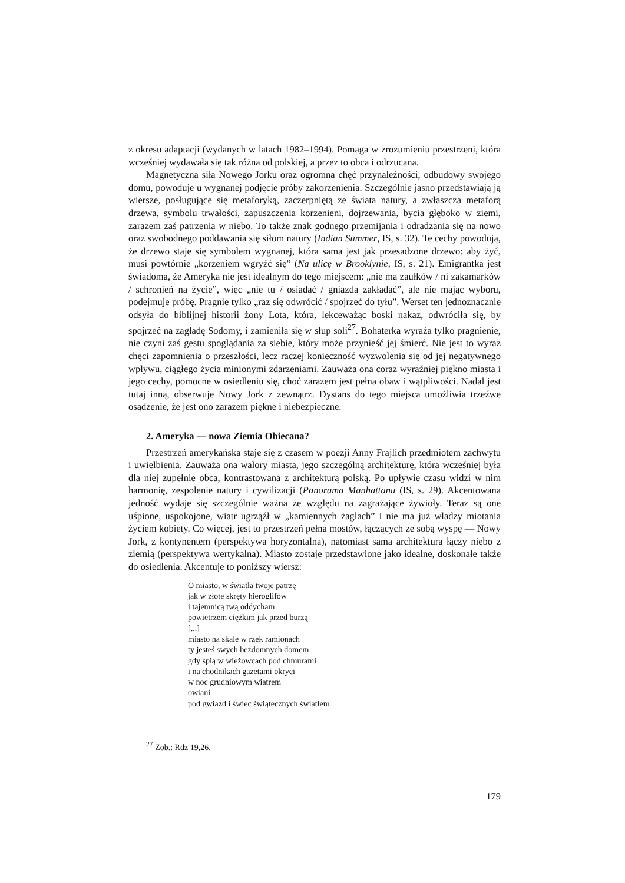z okresu adaptacji (wydanych w latach 1982–1994). Pomaga w zrozumieniu przestrzeni, która wcześniej wydawała się tak różna od polskiej, a przez to obca i odrzucana.
Magnetyczna siła Nowego Jorku oraz ogromna chęć przynależności, odbudowy swojego domu, powoduje u wygnanej podjęcie próby zakorzenienia. Szczególnie jasno przedstawiają ją wiersze, posługujące się metaforyką, zaczerpniętą ze świata natury, a zwłaszcza metaforą drzewa, symbolu trwałości, zapuszczenia korzenieni, dojrzewania, bycia głęboko w ziemi, zarazem zaś patrzenia w niebo. To także znak godnego przemijania i odradzania się na nowo oraz swobodnego poddawania się siłom natury (Indian Summer, IS, s. 32). Te cechy powodują, że drzewo staje się symbolem wygnanej, która sama jest jak przesadzone drzewo: aby żyć, musi powtórnie „korzeniem wgryźć się” (Na ulicę w Brooklynie, IS, s. 21). Emigrantka jest świadoma, że Ameryka nie jest idealnym do tego miejscem: „nie ma zaułków / ni zakamarków / schronień na życie”, więc „nie tu / osiadać / gniazda zakładać”, ale nie mając wyboru, podejmuje próbę. Pragnie tylko „raz się odwrócić / spojrzeć do tyłu”. Werset ten jednoznacznie odsyła do biblijnej historii żony Lota, która, lekceważąc boski nakaz, odwróciła się, by spojrzeć na zagładę Sodomy, i zamieniła się w słup soli<sup>27</sup>. Bohaterka wyraża tylko pragnienie, nie czyni zaś gestu spoglądania za siebie, który może przynieść jej śmierć. Nie jest to wyraz chęci zapomnienia o przeszłości, lecz raczej konieczność wyzwolenia się od jej negatywnego wpływu, ciągłego życia minionymi zdarzeniami. Zauważa ona coraz wyraźniej piękno miasta i jego cechy, pomocne w osiedleniu się, choć zarazem jest pełna obaw i wątpliwości. Nadal jest tutaj inną, obserwuje Nowy Jork z zewnątrz. Dystans do tego miejsca umożliwia trzeźwe osądzenie, że jest ono zarazem piękne i niebezpieczne.
2. Ameryka — nowa Ziemia Obiecana?
Przestrzeń amerykańska staje się z czasem w poezji Anny Frajlich przedmiotem zachwytu i uwielbienia. Zauważa ona walory miasta, jego szczególną architekturę, która wcześniej była dla niej zupełnie obca, kontrastowana z architekturą polską. Po upływie czasu widzi w nim harmonię, zespolenie natury i cywilizacji (Panorama Manhattanu (IS, s. 29). Akcentowana jedność wydaje się szczególnie ważna ze względu na zagrażające żywioły. Teraz są one uśpione, uspokojone, wiatr ugrząźł w „kamiennych żaglach” i nie ma już władzy miotania życiem kobiety. Co więcej, jest to przestrzeń pełna mostów, łączących ze sobą wyspę — Nowy Jork, z kontynentem (perspektywa horyzontalna), natomiast sama architektura łączy niebo z ziemią (perspektywa wertykalna). Miasto zostaje przedstawione jako idealne, doskonałe także do osiedlenia. Akcentuje to poniższy wiersz:
O miasto, w światła twoje patrzę
jak w złote skręty hieroglifów
i tajemnicą twą oddycham
powietrzem ciężkim jak przed burzą
[...]
miasto na skale w rzek ramionach
ty jesteś swych bezdomnych domem
gdy śpią w wieżowcach pod chmurami
i na chodnikach gazetami okryci
w noc grudniowym wiatrem
owiani
pod gwiazd i świec świątecznych światłem
<sup>27</sup> Zob.: Rdz 19,26.
179